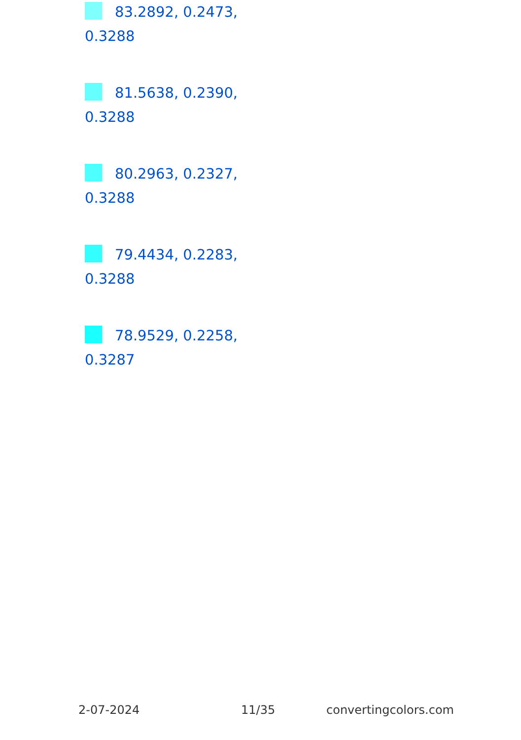83.2892, 0.2473, 0.3288
81.5638, 0.2390, 0.3288
80.2963, 0.2327, 0.3288
79.4434, 0.2283, 0.3288
78.9529, 0.2258, 0.3287
2-07-2024 11/35 convertingcolors.com